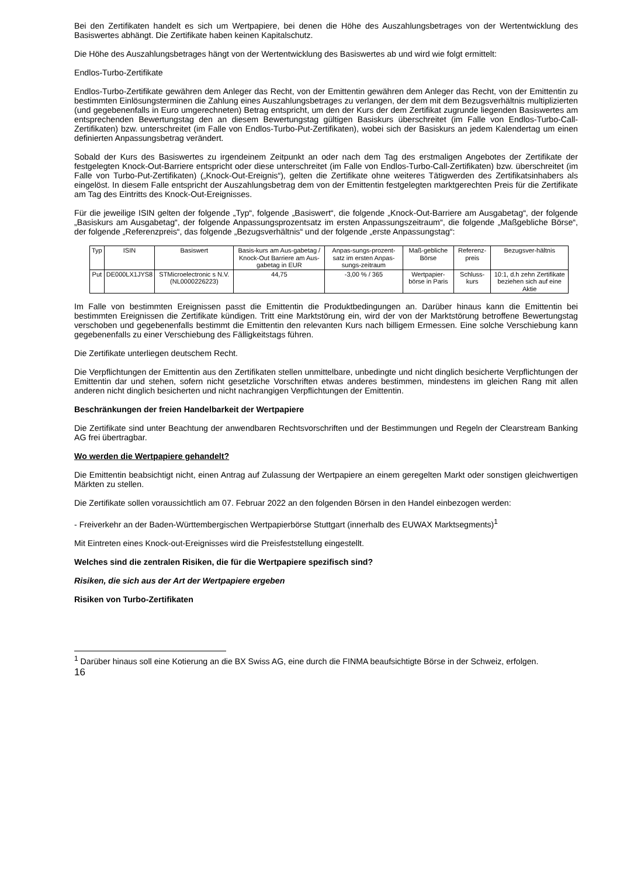Bei den Zertifikaten handelt es sich um Wertpapiere, bei denen die Höhe des Auszahlungsbetrages von der Wertentwicklung des Basiswertes abhängt. Die Zertifikate haben keinen Kapitalschutz.
Die Höhe des Auszahlungsbetrages hängt von der Wertentwicklung des Basiswertes ab und wird wie folgt ermittelt:
Endlos-Turbo-Zertifikate
Endlos-Turbo-Zertifikate gewähren dem Anleger das Recht, von der Emittentin gewähren dem Anleger das Recht, von der Emittentin zu bestimmten Einlösungsterminen die Zahlung eines Auszahlungsbetrages zu verlangen, der dem mit dem Bezugsverhältnis multiplizierten (und gegebenenfalls in Euro umgerechneten) Betrag entspricht, um den der Kurs der dem Zertifikat zugrunde liegenden Basiswertes am entsprechenden Bewertungstag den an diesem Bewertungstag gültigen Basiskurs überschreitet (im Falle von Endlos-Turbo-Call-Zertifikaten) bzw. unterschreitet (im Falle von Endlos-Turbo-Put-Zertifikaten), wobei sich der Basiskurs an jedem Kalendertag um einen definierten Anpassungsbetrag verändert.
Sobald der Kurs des Basiswertes zu irgendeinem Zeitpunkt an oder nach dem Tag des erstmaligen Angebotes der Zertifikate der festgelegten Knock-Out-Barriere entspricht oder diese unterschreitet (im Falle von Endlos-Turbo-Call-Zertifikaten) bzw. überschreitet (im Falle von Turbo-Put-Zertifikaten) („Knock-Out-Ereignis“), gelten die Zertifikate ohne weiteres Tätigwerden des Zertifikatsinhabers als eingelöst. In diesem Falle entspricht der Auszahlungsbetrag dem von der Emittentin festgelegten marktgerechten Preis für die Zertifikate am Tag des Eintritts des Knock-Out-Ereignisses.
Für die jeweilige ISIN gelten der folgende „Typ“, folgende „Basiswert“, die folgende „Knock-Out-Barriere am Ausgabetag“, der folgende „Basiskurs am Ausgabetag“, der folgende Anpassungsprozentsatz im ersten Anpassungszeitraum“, die folgende „Maßgebliche Börse“, der folgende „Referenzpreis“, das folgende „Bezugsverhältnis“ und der folgende „erste Anpassungstag“:
| Typ | ISIN | Basiswert | Basis-kurs am Aus-gabetag / Knock-Out Barriere am Aus-gabetag in EUR | Anpas-sungs-prozent-satz im ersten Anpas-sungs-zeitraum | Maß-gebliche Börse | Referenz-preis | Bezugsver-hältnis |
| Put | DE000LX1JYS8 | STMicroelectronic s N.V. (NL0000226223) | 44,75 | -3,00 % / 365 | Wertpapier-börse in Paris | Schluss-kurs | 10:1, d.h zehn Zertifikate beziehen sich auf eine Aktie |
Im Falle von bestimmten Ereignissen passt die Emittentin die Produktbedingungen an. Darüber hinaus kann die Emittentin bei bestimmten Ereignissen die Zertifikate kündigen. Tritt eine Marktstörung ein, wird der von der Marktstörung betroffene Bewertungstag verschoben und gegebenenfalls bestimmt die Emittentin den relevanten Kurs nach billigem Ermessen. Eine solche Verschiebung kann gegebenenfalls zu einer Verschiebung des Fälligkeitstags führen.
Die Zertifikate unterliegen deutschem Recht.
Die Verpflichtungen der Emittentin aus den Zertifikaten stellen unmittelbare, unbedingte und nicht dinglich besicherte Verpflichtungen der Emittentin dar und stehen, sofern nicht gesetzliche Vorschriften etwas anderes bestimmen, mindestens im gleichen Rang mit allen anderen nicht dinglich besicherten und nicht nachrangigen Verpflichtungen der Emittentin.
Beschränkungen der freien Handelbarkeit der Wertpapiere
Die Zertifikate sind unter Beachtung der anwendbaren Rechtsvorschriften und der Bestimmungen und Regeln der Clearstream Banking AG frei übertragbar.
Wo werden die Wertpapiere gehandelt?
Die Emittentin beabsichtigt nicht, einen Antrag auf Zulassung der Wertpapiere an einem geregelten Markt oder sonstigen gleichwertigen Märkten zu stellen.
Die Zertifikate sollen voraussichtlich am 07. Februar 2022 an den folgenden Börsen in den Handel einbezogen werden:
- Freiverkehr an der Baden-Württembergischen Wertpapierbörse Stuttgart (innerhalb des EUWAX Marktsegments)<sup>1</sup>
Mit Eintreten eines Knock-out-Ereignisses wird die Preisfeststellung eingestellt.
Welches sind die zentralen Risiken, die für die Wertpapiere spezifisch sind?
Risiken, die sich aus der Art der Wertpapiere ergeben
Risiken von Turbo-Zertifikaten
<sup>1</sup> Darüber hinaus soll eine Kotierung an die BX Swiss AG, eine durch die FINMA beaufsichtigte Börse in der Schweiz, erfolgen.
16